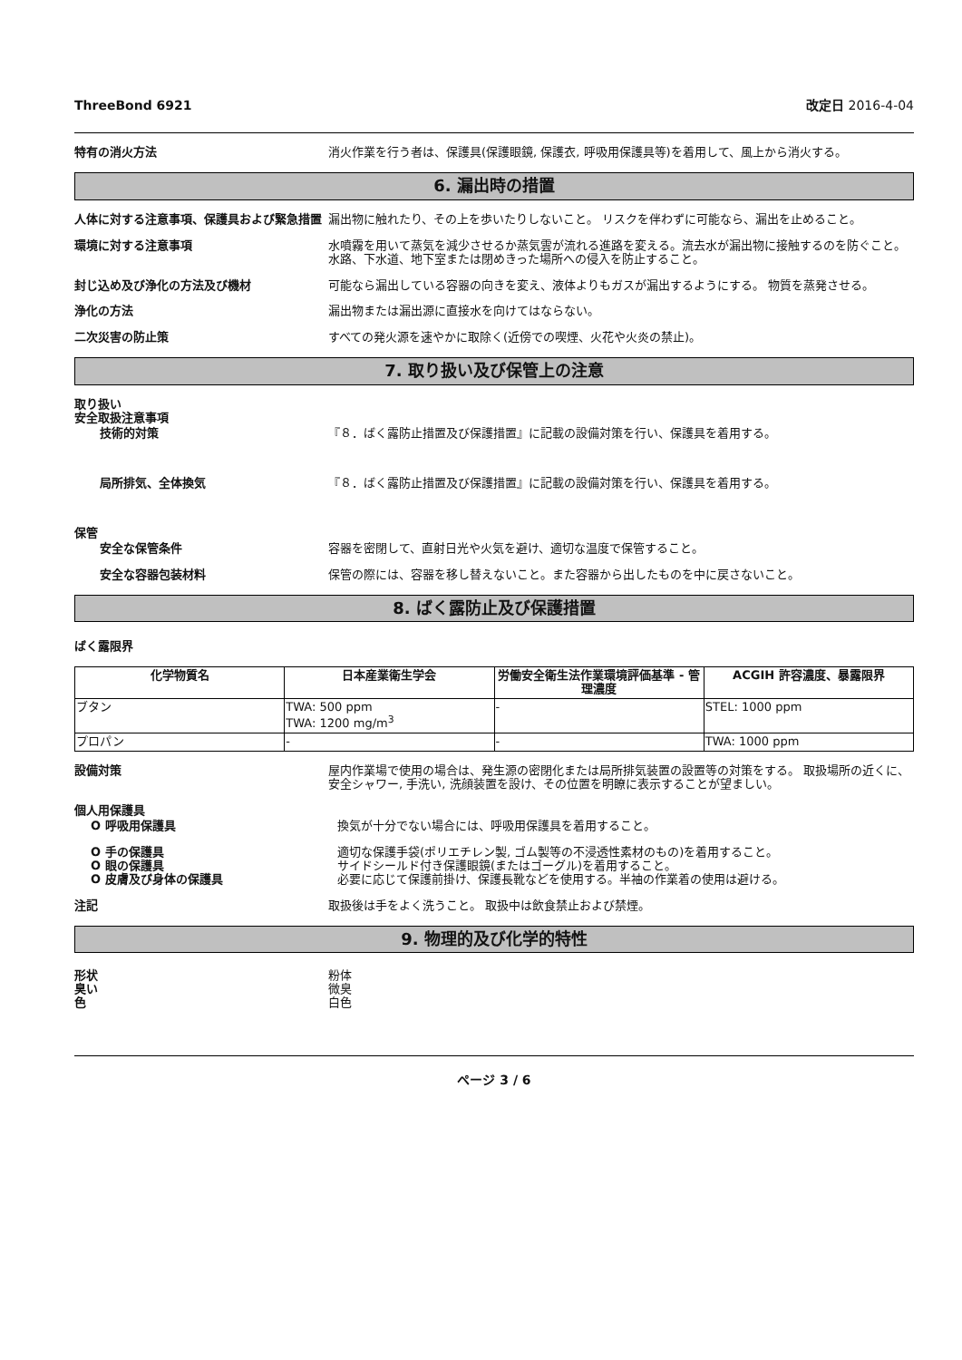ThreeBond 6921 改定日 2016-4-04
特有の消火方法 消火作業を行う者は、保護具(保護眼鏡, 保護衣, 呼吸用保護具等)を着用して、風上から消火する。
6. 漏出時の措置
人体に対する注意事項、保護具および緊急措置 漏出物に触れたり、その上を歩いたりしないこと。 リスクを伴わずに可能なら、漏出を止めること。
環境に対する注意事項 水噴霧を用いて蒸気を減少させるか蒸気雲が流れる進路を変える。流去水が漏出物に接触するのを防ぐこと。 水路、下水道、地下室または閉めきった場所への侵入を防止すること。
封じ込め及び浄化の方法及び機材 可能なら漏出している容器の向きを変え、液体よりもガスが漏出するようにする。 物質を蒸発させる。
浄化の方法 漏出物または漏出源に直接水を向けてはならない。
二次災害の防止策 すべての発火源を速やかに取除く(近傍での喫煙、火花や火炎の禁止)。
7. 取り扱い及び保管上の注意
取り扱い
安全取扱注意事項
技術的対策 『８．ばく露防止措置及び保護措置』に記載の設備対策を行い、保護具を着用する。
局所排気、全体換気 『８．ばく露防止措置及び保護措置』に記載の設備対策を行い、保護具を着用する。
保管
安全な保管条件 容器を密閉して、直射日光や火気を避け、適切な温度で保管すること。
安全な容器包装材料 保管の際には、容器を移し替えないこと。また容器から出したものを中に戻さないこと。
8. ばく露防止及び保護措置
ばく露限界
| 化学物質名 | 日本産業衛生学会 | 労働安全衛生法作業環境評価基準 - 管理濃度 | ACGIH 許容濃度、暴露限界 |
| --- | --- | --- | --- |
| ブタン | TWA: 500 ppm TWA: 1200 mg/m<sup>3</sup> | - | STEL: 1000 ppm |
| プロパン | - | - | TWA: 1000 ppm |
設備対策 屋内作業場で使用の場合は、発生源の密閉化または局所排気装置の設置等の対策をする。 取扱場所の近くに、安全シャワー, 手洗い, 洗顔装置を設け、その位置を明瞭に表示することが望ましい。
個人用保護具
O 呼吸用保護具 換気が十分でない場合には、呼吸用保護具を着用すること。
O 手の保護具 適切な保護手袋(ポリエチレン製, ゴム製等の不浸透性素材のもの)を着用すること。
O 眼の保護具 サイドシールド付き保護眼鏡(またはゴーグル)を着用すること。
O 皮膚及び身体の保護具 必要に応じて保護前掛け、保護長靴などを使用する。半袖の作業着の使用は避ける。
注記 取扱後は手をよく洗うこと。 取扱中は飲食禁止および禁煙。
9. 物理的及び化学的特性
形状 粉体
臭い 微臭
色 白色
ページ 3 / 6